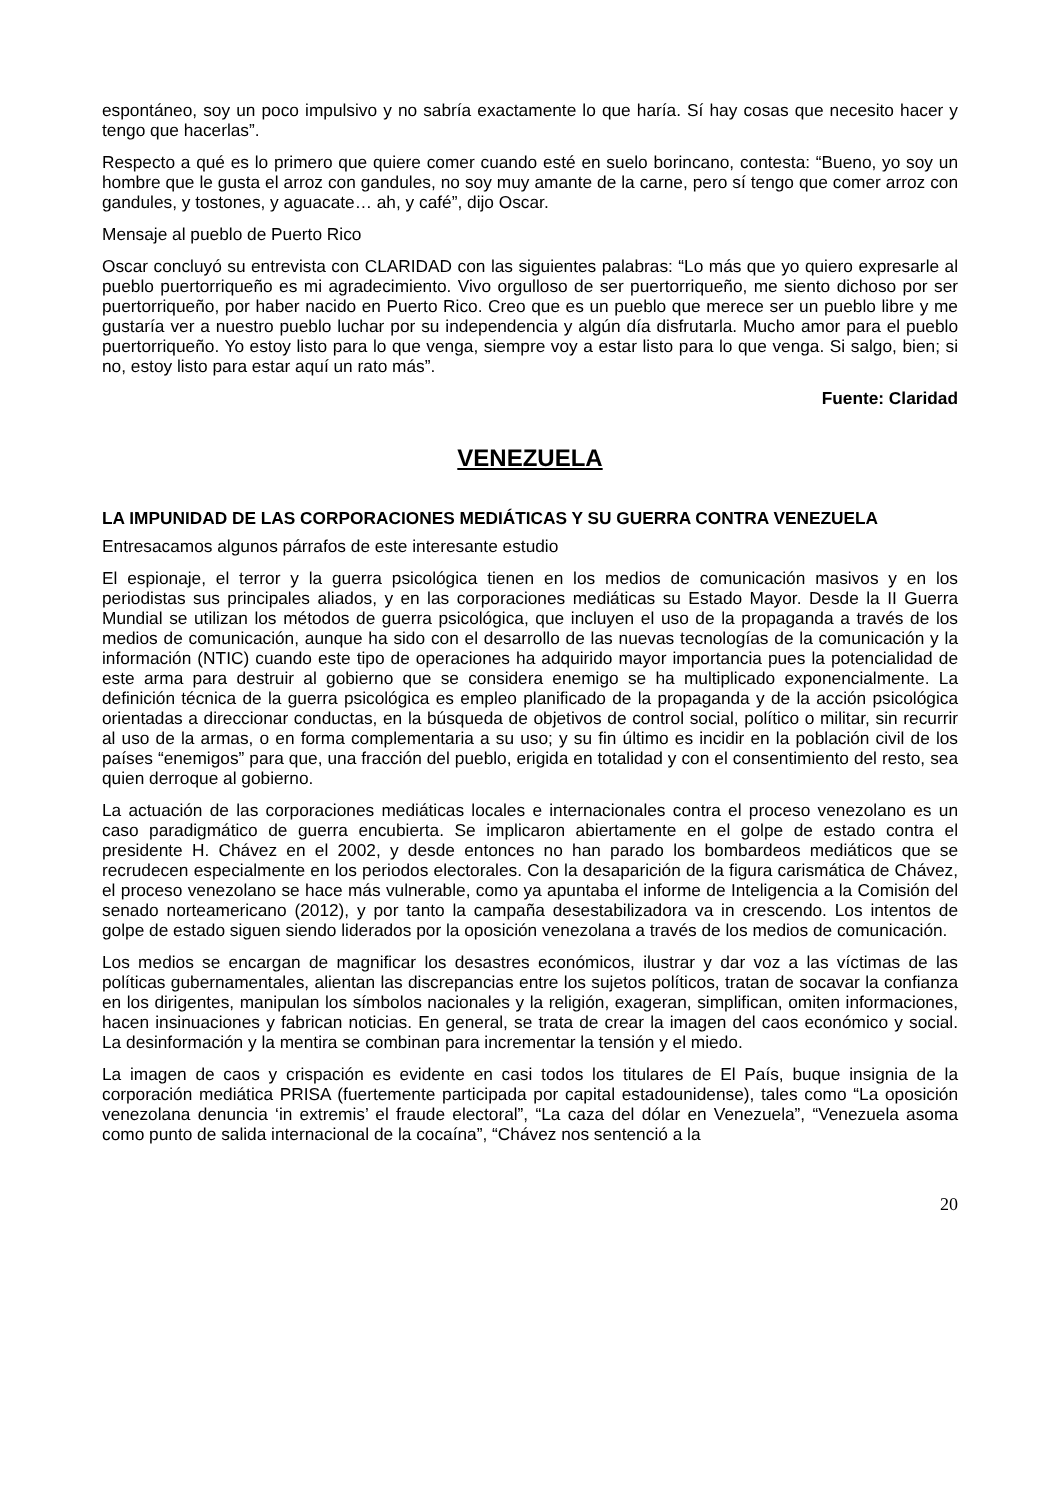espontáneo, soy un poco impulsivo y no sabría exactamente lo que haría. Sí hay cosas que necesito hacer y tengo que hacerlas”.
Respecto a qué es lo primero que quiere comer cuando esté en suelo borincano, contesta: “Bueno, yo soy un hombre que le gusta el arroz con gandules, no soy muy amante de la carne, pero sí tengo que comer arroz con gandules, y tostones, y aguacate… ah, y café”, dijo Oscar.
Mensaje al pueblo de Puerto Rico
Oscar concluyó su entrevista con CLARIDAD con las siguientes palabras: “Lo más que yo quiero expresarle al pueblo puertorriqueño es mi agradecimiento. Vivo orgulloso de ser puertorriqueño, me siento dichoso por ser puertorriqueño, por haber nacido en Puerto Rico. Creo que es un pueblo que merece ser un pueblo libre y me gustaría ver a nuestro pueblo luchar por su independencia y algún día disfrutarla. Mucho amor para el pueblo puertorriqueño. Yo estoy listo para lo que venga, siempre voy a estar listo para lo que venga. Si salgo, bien; si no, estoy listo para estar aquí un rato más”.
Fuente: Claridad
VENEZUELA
LA IMPUNIDAD DE LAS CORPORACIONES MEDIÁTICAS Y SU GUERRA CONTRA VENEZUELA
Entresacamos algunos párrafos de este interesante estudio
El espionaje, el terror y la guerra psicológica tienen en los medios de comunicación masivos y en los periodistas sus principales aliados, y en las corporaciones mediáticas su Estado Mayor. Desde la II Guerra Mundial se utilizan los métodos de guerra psicológica, que incluyen el uso de la propaganda a través de los medios de comunicación, aunque ha sido con el desarrollo de las nuevas tecnologías de la comunicación y la información (NTIC) cuando este tipo de operaciones ha adquirido mayor importancia pues la potencialidad de este arma para destruir al gobierno que se considera enemigo se ha multiplicado exponencialmente. La definición técnica de la guerra psicológica es empleo planificado de la propaganda y de la acción psicológica orientadas a direccionar conductas, en la búsqueda de objetivos de control social, político o militar, sin recurrir al uso de la armas, o en forma complementaria a su uso; y su fin último es incidir en la población civil de los países “enemigos” para que, una fracción del pueblo, erigida en totalidad y con el consentimiento del resto, sea quien derroque al gobierno.
La actuación de las corporaciones mediáticas locales e internacionales contra el proceso venezolano es un caso paradigmático de guerra encubierta. Se implicaron abiertamente en el golpe de estado contra el presidente H. Chávez en el 2002, y desde entonces no han parado los bombardeos mediáticos que se recrudecen especialmente en los periodos electorales. Con la desaparición de la figura carismática de Chávez, el proceso venezolano se hace más vulnerable, como ya apuntaba el informe de Inteligencia a la Comisión del senado norteamericano (2012), y por tanto la campaña desestabilizadora va in crescendo. Los intentos de golpe de estado siguen siendo liderados por la oposición venezolana a través de los medios de comunicación.
Los medios se encargan de magnificar los desastres económicos, ilustrar y dar voz a las víctimas de las políticas gubernamentales, alientan las discrepancias entre los sujetos políticos, tratan de socavar la confianza en los dirigentes, manipulan los símbolos nacionales y la religión, exageran, simplifican, omiten informaciones, hacen insinuaciones y fabrican noticias. En general, se trata de crear la imagen del caos económico y social. La desinformación y la mentira se combinan para incrementar la tensión y el miedo.
La imagen de caos y crispación es evidente en casi todos los titulares de El País, buque insignia de la corporación mediática PRISA (fuertemente participada por capital estadounidense), tales como “La oposición venezolana denuncia ‘in extremis’ el fraude electoral”, “La caza del dólar en Venezuela”, “Venezuela asoma como punto de salida internacional de la cocaína”, “Chávez nos sentenció a la
20